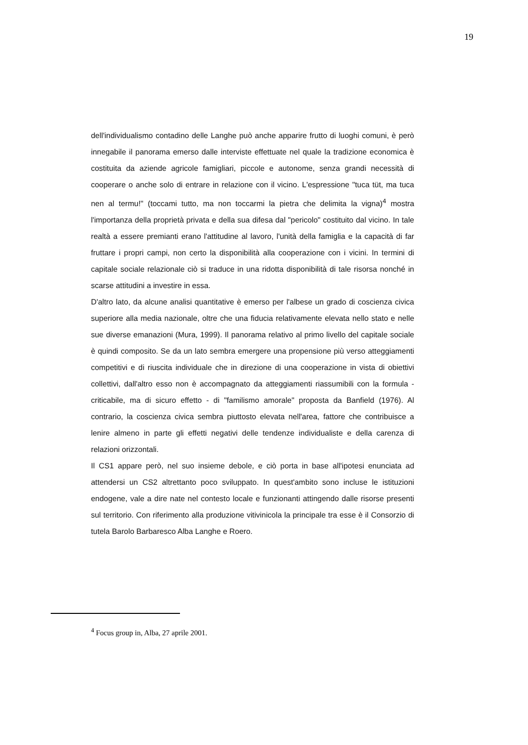19
dell'individualismo contadino delle Langhe può anche apparire frutto di luoghi comuni, è però innegabile il panorama emerso dalle interviste effettuate nel quale la tradizione economica è costituita da aziende agricole famigliari, piccole e autonome, senza grandi necessità di cooperare o anche solo di entrare in relazione con il vicino. L'espressione "tuca tüt, ma tuca nen al termu!" (toccami tutto, ma non toccarmi la pietra che delimita la vigna)<sup>4</sup> mostra l'importanza della proprietà privata e della sua difesa dal "pericolo" costituito dal vicino. In tale realtà a essere premianti erano l'attitudine al lavoro, l'unità della famiglia e la capacità di far fruttare i propri campi, non certo la disponibilità alla cooperazione con i vicini. In termini di capitale sociale relazionale ciò si traduce in una ridotta disponibilità di tale risorsa nonché in scarse attitudini a investire in essa.
D'altro lato, da alcune analisi quantitative è emerso per l'albese un grado di coscienza civica superiore alla media nazionale, oltre che una fiducia relativamente elevata nello stato e nelle sue diverse emanazioni (Mura, 1999). Il panorama relativo al primo livello del capitale sociale è quindi composito. Se da un lato sembra emergere una propensione più verso atteggiamenti competitivi e di riuscita individuale che in direzione di una cooperazione in vista di obiettivi collettivi, dall'altro esso non è accompagnato da atteggiamenti riassumibili con la formula - criticabile, ma di sicuro effetto - di "familismo amorale" proposta da Banfield (1976). Al contrario, la coscienza civica sembra piuttosto elevata nell'area, fattore che contribuisce a lenire almeno in parte gli effetti negativi delle tendenze individualiste e della carenza di relazioni orizzontali.
Il CS1 appare però, nel suo insieme debole, e ciò porta in base all'ipotesi enunciata ad attendersi un CS2 altrettanto poco sviluppato. In quest'ambito sono incluse le istituzioni endogene, vale a dire nate nel contesto locale e funzionanti attingendo dalle risorse presenti sul territorio. Con riferimento alla produzione vitivinicola la principale tra esse è il Consorzio di tutela Barolo Barbaresco Alba Langhe e Roero.
<sup>4</sup> Focus group in, Alba, 27 aprile 2001.